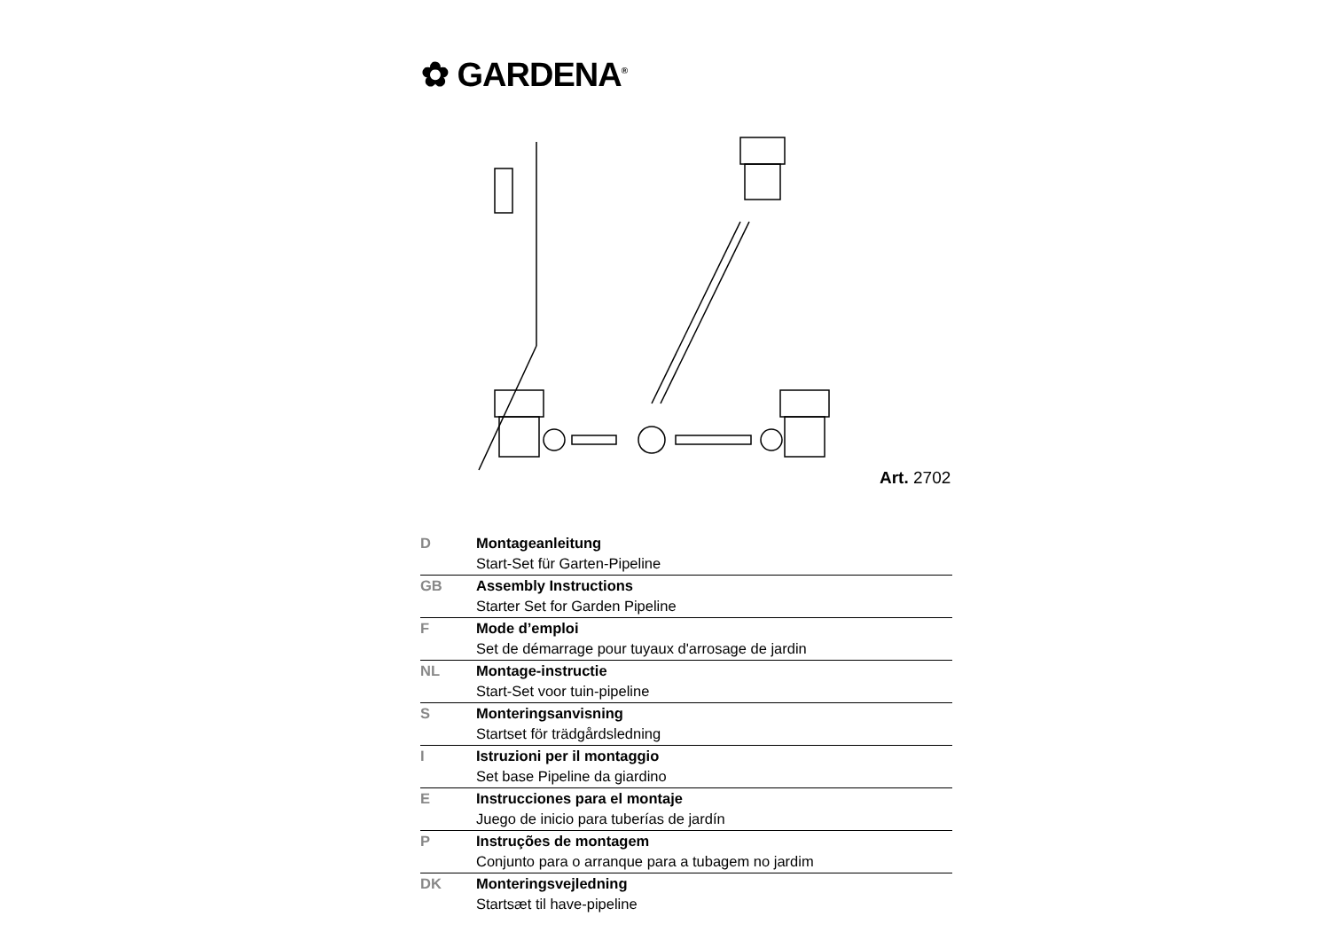✿ GARDENA<sup>®</sup>
Art. 2702
| D | Montageanleitung |
| | Start-Set für Garten-Pipeline |
| GB | Assembly Instructions |
| | Starter Set for Garden Pipeline |
| F | Mode d’emploi |
| | Set de démarrage pour tuyaux d'arrosage de jardin |
| NL | Montage-instructie |
| | Start-Set voor tuin-pipeline |
| S | Monteringsanvisning |
| | Startset för trädgårdsledning |
| I | Istruzioni per il montaggio |
| | Set base Pipeline da giardino |
| E | Instrucciones para el montaje |
| | Juego de inicio para tuberías de jardín |
| P | Instruções de montagem |
| | Conjunto para o arranque para a tubagem no jardim |
| DK | Monteringsvejledning |
| | Startsæt til have-pipeline |